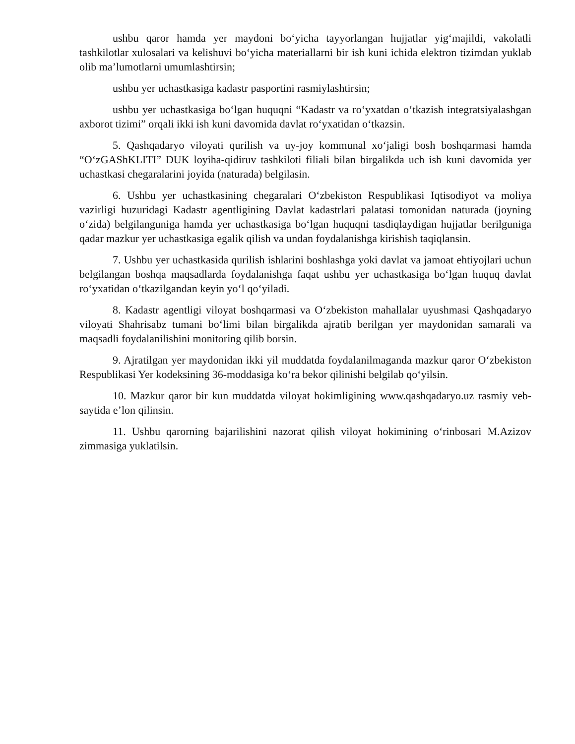ushbu qaror hamda yer maydoni bo‘yicha tayyorlangan hujjatlar yig‘majildi, vakolatli tashkilotlar xulosalari va kelishuvi bo‘yicha materiallarni bir ish kuni ichida elektron tizimdan yuklab olib ma’lumotlarni umumlashtirsin;
ushbu yer uchastkasiga kadastr pasportini rasmiylashtirsin;
ushbu yer uchastkasiga bo‘lgan huquqni “Kadastr va ro‘yxatdan o‘tkazish integratsiyalashgan axborot tizimi” orqali ikki ish kuni davomida davlat ro‘yxatidan o‘tkazsin.
5. Qashqadaryo viloyati qurilish va uy-joy kommunal xo‘jaligi bosh boshqarmasi hamda “O‘zGAShKLITI” DUK loyiha-qidiruv tashkiloti filiali bilan birgalikda uch ish kuni davomida yer uchastkasi chegaralarini joyida (naturada) belgilasin.
6. Ushbu yer uchastkasining chegaralari O‘zbekiston Respublikasi Iqtisodiyot va moliya vazirligi huzuridagi Kadastr agentligining Davlat kadastrlari palatasi tomonidan naturada (joyning o‘zida) belgilanguniga hamda yer uchastkasiga bo‘lgan huquqni tasdiqlaydigan hujjatlar berilguniga qadar mazkur yer uchastkasiga egalik qilish va undan foydalanishga kirishish taqiqlansin.
7. Ushbu yer uchastkasida qurilish ishlarini boshlashga yoki davlat va jamoat ehtiyojlari uchun belgilangan boshqa maqsadlarda foydalanishga faqat ushbu yer uchastkasiga bo‘lgan huquq davlat ro‘yxatidan o‘tkazilgandan keyin yo‘l qo‘yiladi.
8. Kadastr agentligi viloyat boshqarmasi va O‘zbekiston mahallalar uyushmasi Qashqadaryo viloyati Shahrisabz tumani bo‘limi bilan birgalikda ajratib berilgan yer maydonidan samarali va maqsadli foydalanilishini monitoring qilib borsin.
9. Ajratilgan yer maydonidan ikki yil muddatda foydalanilmaganda mazkur qaror O‘zbekiston Respublikasi Yer kodeksining 36-moddasiga ko‘ra bekor qilinishi belgilab qo‘yilsin.
10. Mazkur qaror bir kun muddatda viloyat hokimligining www.qashqadaryo.uz rasmiy veb-saytida eʼlon qilinsin.
11. Ushbu qarorning bajarilishini nazorat qilish viloyat hokimining o‘rinbosari M.Azizov zimmasiga yuklatilsin.